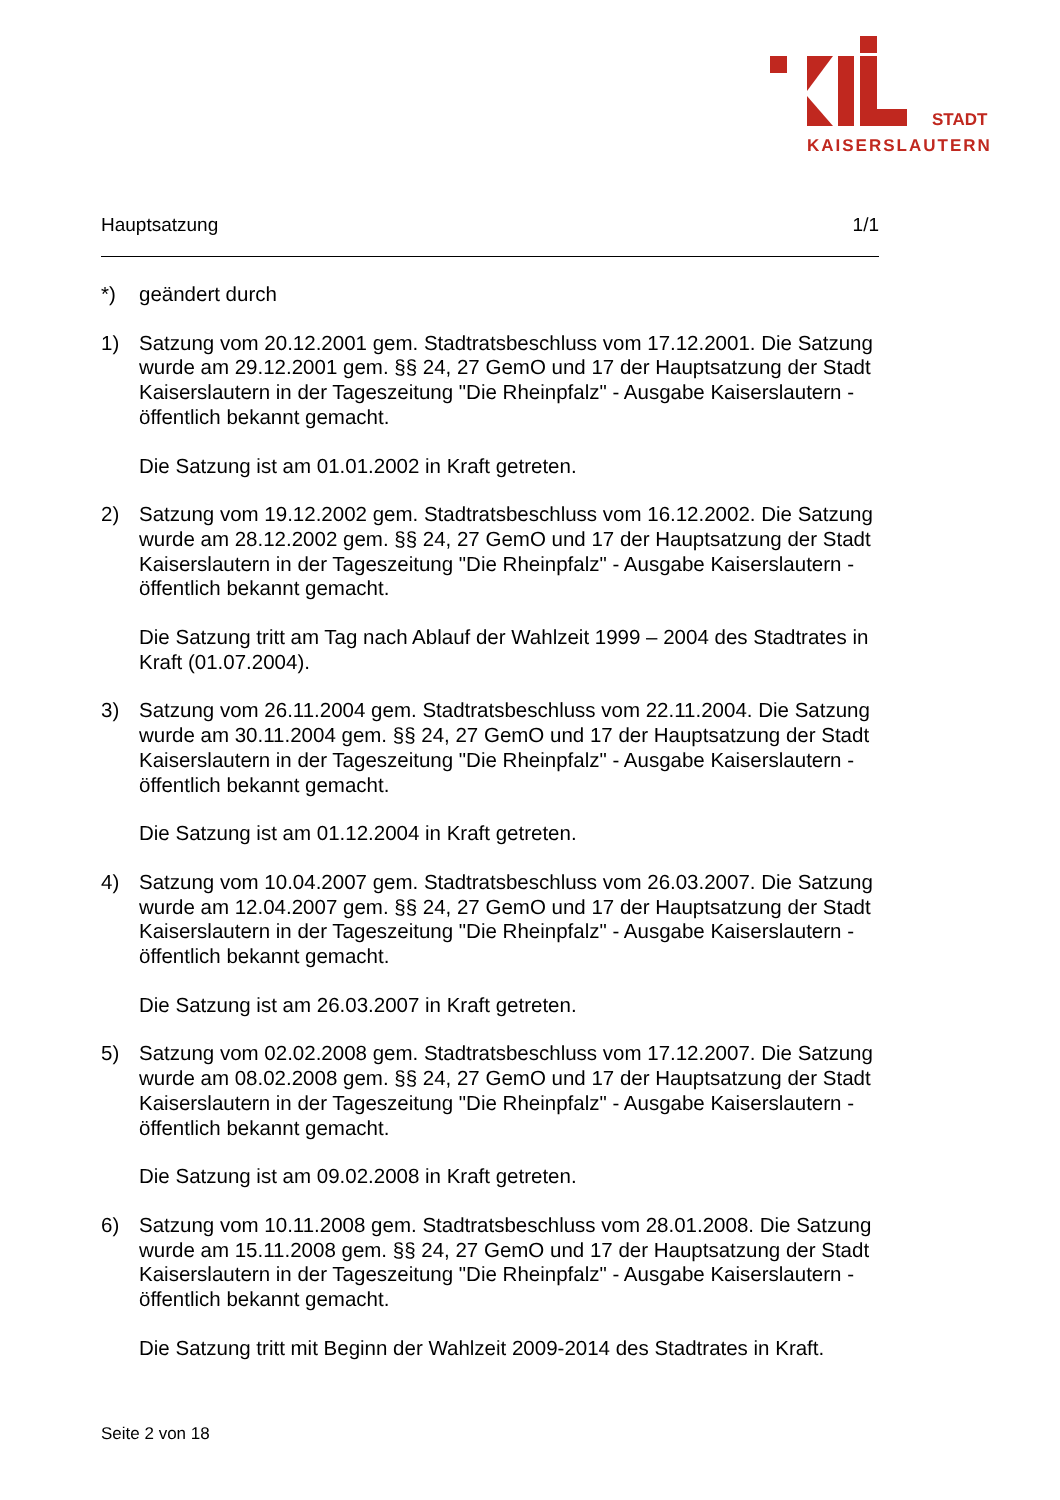STADT
KAISERSLAUTERN
Hauptsatzung 1/1
*) geändert durch
1) Satzung vom 20.12.2001 gem. Stadtratsbeschluss vom 17.12.2001. Die Satzung wurde am 29.12.2001 gem. §§ 24, 27 GemO und 17 der Hauptsatzung der Stadt Kaiserslautern in der Tageszeitung "Die Rheinpfalz" - Ausgabe Kaiserslautern - öffentlich bekannt gemacht.
Die Satzung ist am 01.01.2002 in Kraft getreten.
2) Satzung vom 19.12.2002 gem. Stadtratsbeschluss vom 16.12.2002. Die Satzung wurde am 28.12.2002 gem. §§ 24, 27 GemO und 17 der Hauptsatzung der Stadt Kaiserslautern in der Tageszeitung "Die Rheinpfalz" - Ausgabe Kaiserslautern - öffentlich bekannt gemacht.
Die Satzung tritt am Tag nach Ablauf der Wahlzeit 1999 – 2004 des Stadtrates in Kraft (01.07.2004).
3) Satzung vom 26.11.2004 gem. Stadtratsbeschluss vom 22.11.2004. Die Satzung wurde am 30.11.2004 gem. §§ 24, 27 GemO und 17 der Hauptsatzung der Stadt Kaiserslautern in der Tageszeitung "Die Rheinpfalz" - Ausgabe Kaiserslautern - öffentlich bekannt gemacht.
Die Satzung ist am 01.12.2004 in Kraft getreten.
4) Satzung vom 10.04.2007 gem. Stadtratsbeschluss vom 26.03.2007. Die Satzung wurde am 12.04.2007 gem. §§ 24, 27 GemO und 17 der Hauptsatzung der Stadt Kaiserslautern in der Tageszeitung "Die Rheinpfalz" - Ausgabe Kaiserslautern - öffentlich bekannt gemacht.
Die Satzung ist am 26.03.2007 in Kraft getreten.
5) Satzung vom 02.02.2008 gem. Stadtratsbeschluss vom 17.12.2007. Die Satzung wurde am 08.02.2008 gem. §§ 24, 27 GemO und 17 der Hauptsatzung der Stadt Kaiserslautern in der Tageszeitung "Die Rheinpfalz" - Ausgabe Kaiserslautern - öffentlich bekannt gemacht.
Die Satzung ist am 09.02.2008 in Kraft getreten.
6) Satzung vom 10.11.2008 gem. Stadtratsbeschluss vom 28.01.2008. Die Satzung wurde am 15.11.2008 gem. §§ 24, 27 GemO und 17 der Hauptsatzung der Stadt Kaiserslautern in der Tageszeitung "Die Rheinpfalz" - Ausgabe Kaiserslautern - öffentlich bekannt gemacht.
Die Satzung tritt mit Beginn der Wahlzeit 2009-2014 des Stadtrates in Kraft.
Seite 2 von 18